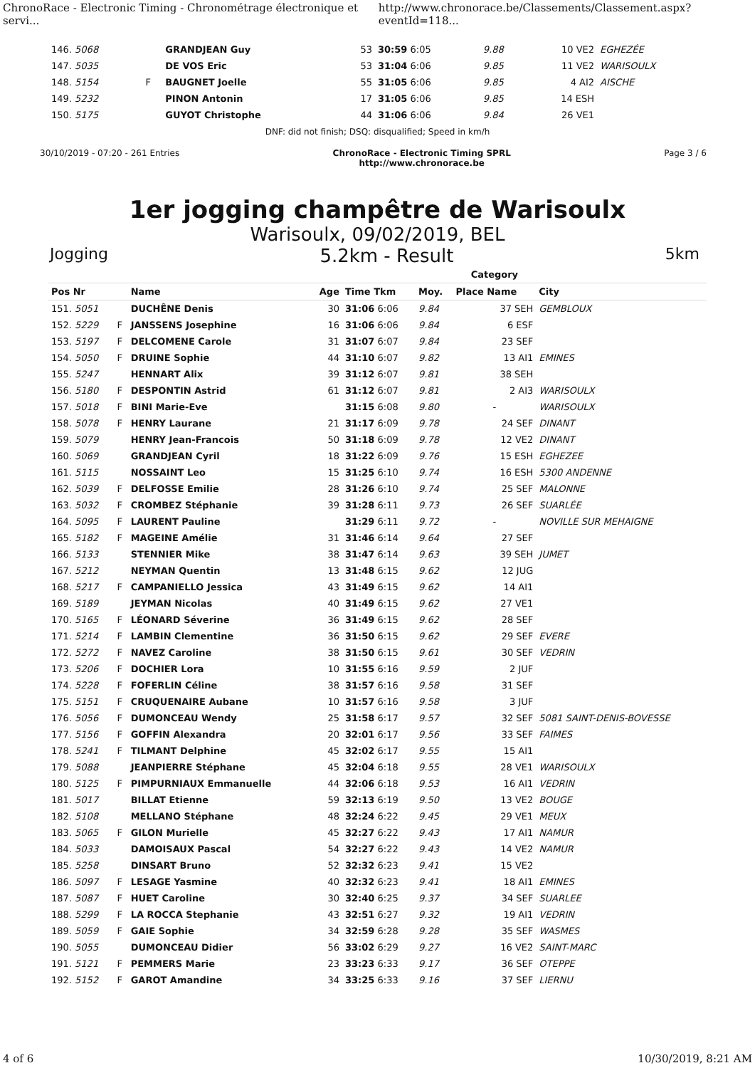ChronoRace - Electronic Timing - Chronométrage électronique et servi... http://www.chronorace.be/Classements/Classement.aspx?eventId=118...
| 146. 5068 | | GRANDJEAN Guy | 53 | 30:59 6:05 | 9.88 | 10 VE2 | EGHEZÉE |
| 147. 5035 | | DE VOS Eric | 53 | 31:04 6:06 | 9.85 | 11 VE2 | WARISOULX |
| 148. 5154 | F | BAUGNET Joelle | 55 | 31:05 6:06 | 9.85 | 4 AI2 | AISCHE |
| 149. 5232 | | PINON Antonin | 17 | 31:05 6:06 | 9.85 | 14 ESH | |
| 150. 5175 | | GUYOT Christophe | 44 | 31:06 6:06 | 9.84 | 26 VE1 | |
| DNF: did not finish; DSQ: disqualified; Speed in km/h | | | | | | | |
30/10/2019 - 07:20 - 261 Entries ChronoRace - Electronic Timing SPRL
http://www.chronorace.be Page 3 / 6
1er jogging champêtre de Warisoulx
Warisoulx, 09/02/2019, BEL
Jogging 5.2km - Result 5km
| | | | | | | Category | |
| --- | --- | --- | --- | --- | --- | --- | --- |
| Pos Nr | | Name | Age | Time Tkm | Moy. | Place Name | City |
| 151. 5051 | | DUCHÊNE Denis | 30 | 31:06 6:06 | 9.84 | 37 SEH | GEMBLOUX |
| 152. 5229 | F | JANSSENS Josephine | 16 | 31:06 6:06 | 9.84 | 6 ESF | |
| 153. 5197 | F | DELCOMENE Carole | 31 | 31:07 6:07 | 9.84 | 23 SEF | |
| 154. 5050 | F | DRUINE Sophie | 44 | 31:10 6:07 | 9.82 | 13 AI1 | EMINES |
| 155. 5247 | | HENNART Alix | 39 | 31:12 6:07 | 9.81 | 38 SEH | |
| 156. 5180 | F | DESPONTIN Astrid | 61 | 31:12 6:07 | 9.81 | 2 AI3 | WARISOULX |
| 157. 5018 | F | BINI Marie-Eve | | 31:15 6:08 | 9.80 | - | WARISOULX |
| 158. 5078 | F | HENRY Laurane | 21 | 31:17 6:09 | 9.78 | 24 SEF | DINANT |
| 159. 5079 | | HENRY Jean-Francois | 50 | 31:18 6:09 | 9.78 | 12 VE2 | DINANT |
| 160. 5069 | | GRANDJEAN Cyril | 18 | 31:22 6:09 | 9.76 | 15 ESH | EGHEZEE |
| 161. 5115 | | NOSSAINT Leo | 15 | 31:25 6:10 | 9.74 | 16 ESH | 5300 ANDENNE |
| 162. 5039 | F | DELFOSSE Emilie | 28 | 31:26 6:10 | 9.74 | 25 SEF | MALONNE |
| 163. 5032 | F | CROMBEZ Stéphanie | 39 | 31:28 6:11 | 9.73 | 26 SEF | SUARLÉE |
| 164. 5095 | F | LAURENT Pauline | | 31:29 6:11 | 9.72 | - | NOVILLE SUR MEHAIGNE |
| 165. 5182 | F | MAGEINE Amélie | 31 | 31:46 6:14 | 9.64 | 27 SEF | |
| 166. 5133 | | STENNIER Mike | 38 | 31:47 6:14 | 9.63 | 39 SEH | JUMET |
| 167. 5212 | | NEYMAN Quentin | 13 | 31:48 6:15 | 9.62 | 12 JUG | |
| 168. 5217 | F | CAMPANIELLO Jessica | 43 | 31:49 6:15 | 9.62 | 14 AI1 | |
| 169. 5189 | | JEYMAN Nicolas | 40 | 31:49 6:15 | 9.62 | 27 VE1 | |
| 170. 5165 | F | LÉONARD Séverine | 36 | 31:49 6:15 | 9.62 | 28 SEF | |
| 171. 5214 | F | LAMBIN Clementine | 36 | 31:50 6:15 | 9.62 | 29 SEF | EVERE |
| 172. 5272 | F | NAVEZ Caroline | 38 | 31:50 6:15 | 9.61 | 30 SEF | VEDRIN |
| 173. 5206 | F | DOCHIER Lora | 10 | 31:55 6:16 | 9.59 | 2 JUF | |
| 174. 5228 | F | FOFERLIN Céline | 38 | 31:57 6:16 | 9.58 | 31 SEF | |
| 175. 5151 | F | CRUQUENAIRE Aubane | 10 | 31:57 6:16 | 9.58 | 3 JUF | |
| 176. 5056 | F | DUMONCEAU Wendy | 25 | 31:58 6:17 | 9.57 | 32 SEF | 5081 SAINT-DENIS-BOVESSE |
| 177. 5156 | F | GOFFIN Alexandra | 20 | 32:01 6:17 | 9.56 | 33 SEF | FAIMES |
| 178. 5241 | F | TILMANT Delphine | 45 | 32:02 6:17 | 9.55 | 15 AI1 | |
| 179. 5088 | | JEANPIERRE Stéphane | 45 | 32:04 6:18 | 9.55 | 28 VE1 | WARISOULX |
| 180. 5125 | F | PIMPURNIAUX Emmanuelle | 44 | 32:06 6:18 | 9.53 | 16 AI1 | VEDRIN |
| 181. 5017 | | BILLAT Etienne | 59 | 32:13 6:19 | 9.50 | 13 VE2 | BOUGE |
| 182. 5108 | | MELLANO Stéphane | 48 | 32:24 6:22 | 9.45 | 29 VE1 | MEUX |
| 183. 5065 | F | GILON Murielle | 45 | 32:27 6:22 | 9.43 | 17 AI1 | NAMUR |
| 184. 5033 | | DAMOISAUX Pascal | 54 | 32:27 6:22 | 9.43 | 14 VE2 | NAMUR |
| 185. 5258 | | DINSART Bruno | 52 | 32:32 6:23 | 9.41 | 15 VE2 | |
| 186. 5097 | F | LESAGE Yasmine | 40 | 32:32 6:23 | 9.41 | 18 AI1 | EMINES |
| 187. 5087 | F | HUET Caroline | 30 | 32:40 6:25 | 9.37 | 34 SEF | SUARLEE |
| 188. 5299 | F | LA ROCCA Stephanie | 43 | 32:51 6:27 | 9.32 | 19 AI1 | VEDRIN |
| 189. 5059 | F | GAIE Sophie | 34 | 32:59 6:28 | 9.28 | 35 SEF | WASMES |
| 190. 5055 | | DUMONCEAU Didier | 56 | 33:02 6:29 | 9.27 | 16 VE2 | SAINT-MARC |
| 191. 5121 | F | PEMMERS Marie | 23 | 33:23 6:33 | 9.17 | 36 SEF | OTEPPE |
| 192. 5152 | F | GAROT Amandine | 34 | 33:25 6:33 | 9.16 | 37 SEF | LIERNU |
4 of 6 10/30/2019, 8:21 AM